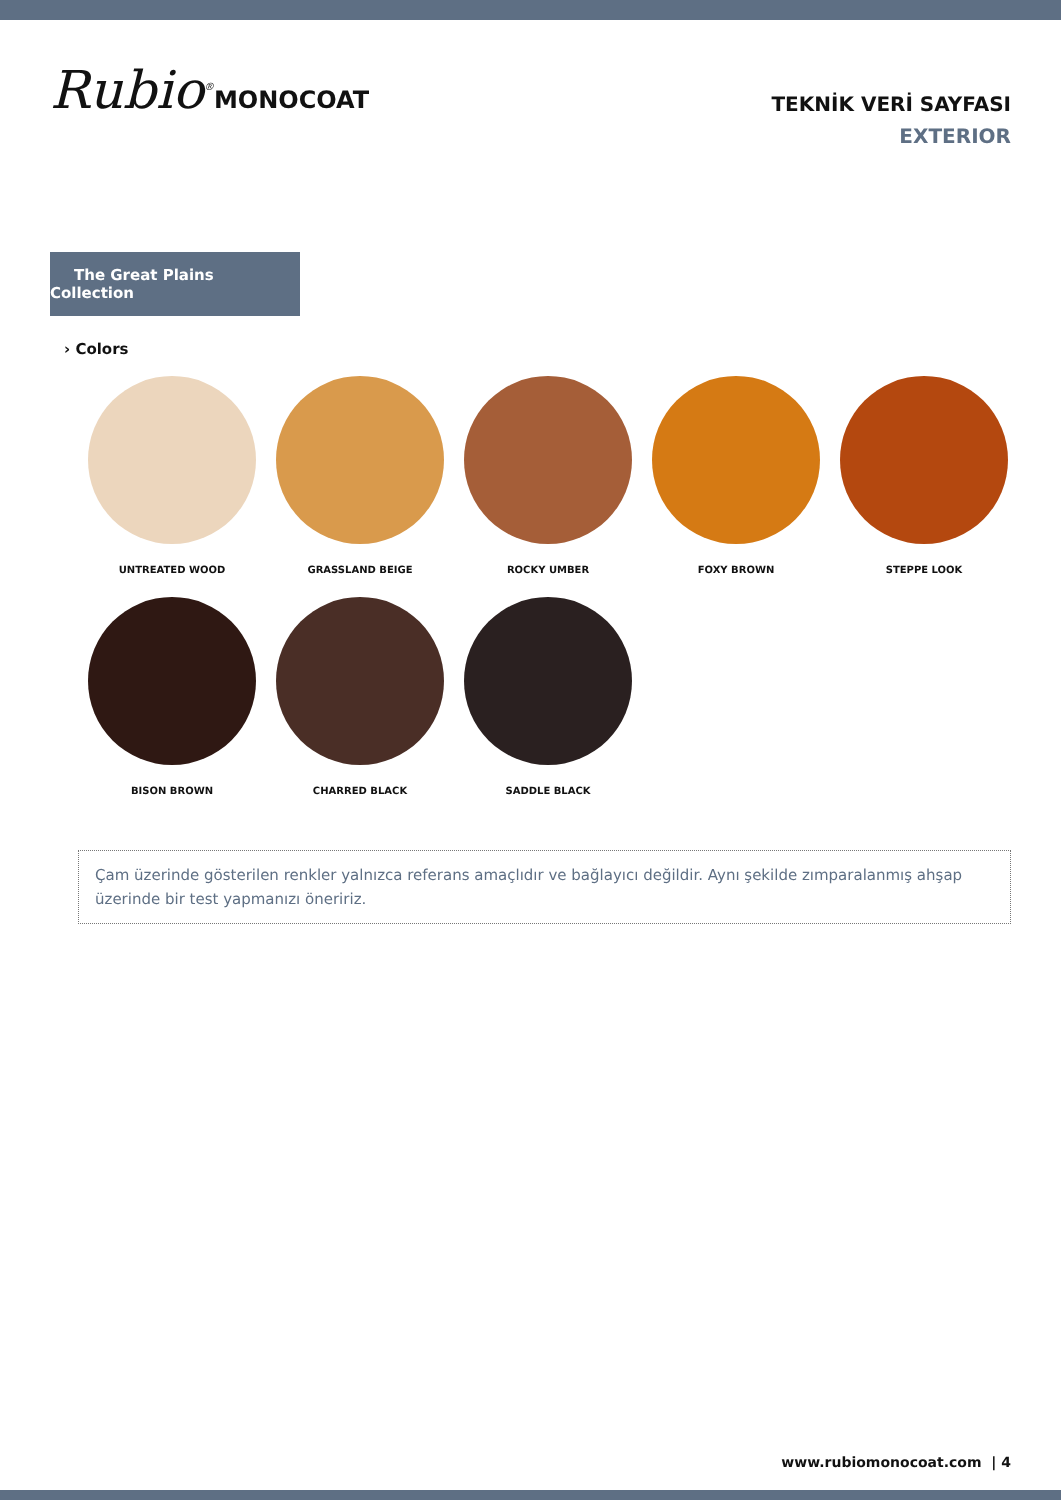Rubio<sup>®</sup>MONOCOAT
TEKNİK VERİ SAYFASI
EXTERIOR
The Great Plains Collection
› Colors
UNTREATED WOOD
GRASSLAND BEIGE
ROCKY UMBER
FOXY BROWN
STEPPE LOOK
BISON BROWN
CHARRED BLACK
SADDLE BLACK
Çam üzerinde gösterilen renkler yalnızca referans amaçlıdır ve bağlayıcı değildir. Aynı şekilde zımparalanmış ahşap üzerinde bir test yapmanızı öneririz.
www.rubiomonocoat.com | 4